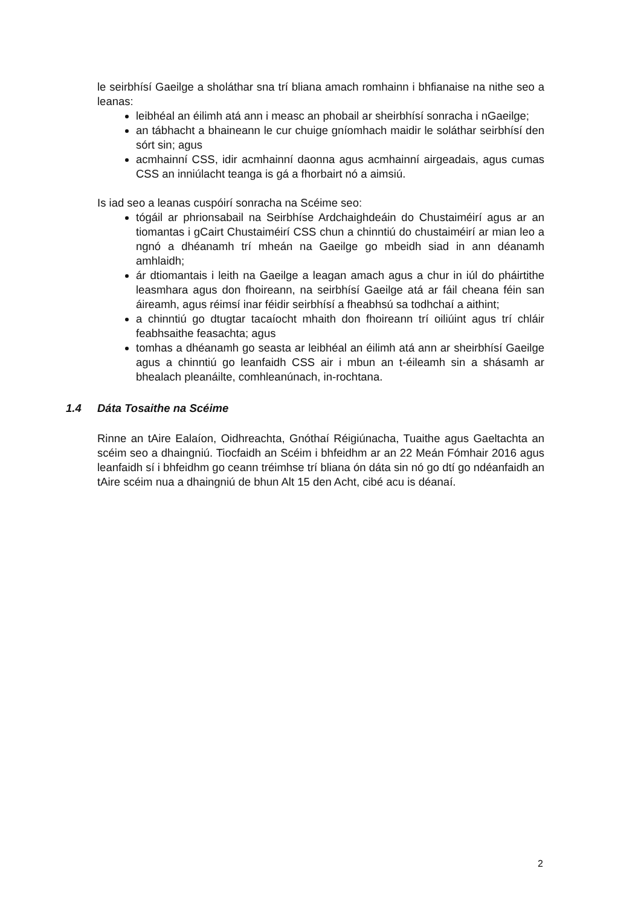le seirbhísí Gaeilge a sholáthar sna trí bliana amach romhainn i bhfianaise na nithe seo a leanas:
leibhéal an éilimh atá ann i measc an phobail ar sheirbhísí sonracha i nGaeilge;
an tábhacht a bhaineann le cur chuige gníomhach maidir le soláthar seirbhísí den sórt sin; agus
acmhainní CSS, idir acmhainní daonna agus acmhainní airgeadais, agus cumas CSS an inniúlacht teanga is gá a fhorbairt nó a aimsiú.
Is iad seo a leanas cuspóirí sonracha na Scéime seo:
tógáil ar phrionsabail na Seirbhíse Ardchaighdeáin do Chustaiméirí agus ar an tiomantas i gCairt Chustaiméirí CSS chun a chinntiú do chustaiméirí ar mian leo a ngnó a dhéanamh trí mheán na Gaeilge go mbeidh siad in ann déanamh amhlaidh;
ár dtiomantais i leith na Gaeilge a leagan amach agus a chur in iúl do pháirtithe leasmhara agus don fhoireann, na seirbhísí Gaeilge atá ar fáil cheana féin san áireamh, agus réimsí inar féidir seirbhísí a fheabhsú sa todhchaí a aithint;
a chinntiú go dtugtar tacaíocht mhaith don fhoireann trí oiliúint agus trí chláir feabhsaithe feasachta; agus
tomhas a dhéanamh go seasta ar leibhéal an éilimh atá ann ar sheirbhísí Gaeilge agus a chinntiú go leanfaidh CSS air i mbun an t-éileamh sin a shásamh ar bhealach pleanáilte, comhleanúnach, in-rochtana.
1.4 Dáta Tosaithe na Scéime
Rinne an tAire Ealaíon, Oidhreachta, Gnóthaí Réigiúnacha, Tuaithe agus Gaeltachta an scéim seo a dhaingniú. Tiocfaidh an Scéim i bhfeidhm ar an 22 Meán Fómhair 2016 agus leanfaidh sí i bhfeidhm go ceann tréimhse trí bliana ón dáta sin nó go dtí go ndéanfaidh an tAire scéim nua a dhaingniú de bhun Alt 15 den Acht, cibé acu is déanaí.
2